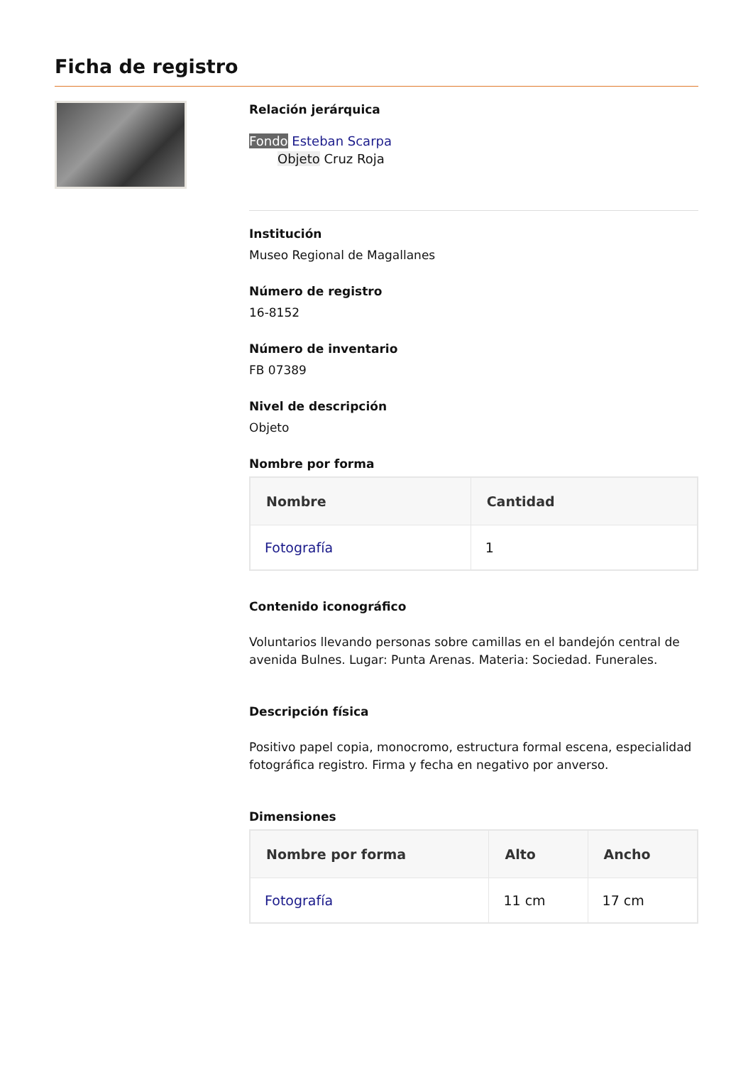Ficha de registro
Relación jerárquica
Fondo Esteban Scarpa
Objeto Cruz Roja
Institución
Museo Regional de Magallanes
Número de registro
16-8152
Número de inventario
FB 07389
Nivel de descripción
Objeto
Nombre por forma
| Nombre | Cantidad |
| --- | --- |
| Fotografía | 1 |
Contenido iconográfico
Voluntarios llevando personas sobre camillas en el bandejón central de avenida Bulnes. Lugar: Punta Arenas. Materia: Sociedad. Funerales.
Descripción física
Positivo papel copia, monocromo, estructura formal escena, especialidad fotográfica registro. Firma y fecha en negativo por anverso.
Dimensiones
| Nombre por forma | Alto | Ancho |
| --- | --- | --- |
| Fotografía | 11 cm | 17 cm |